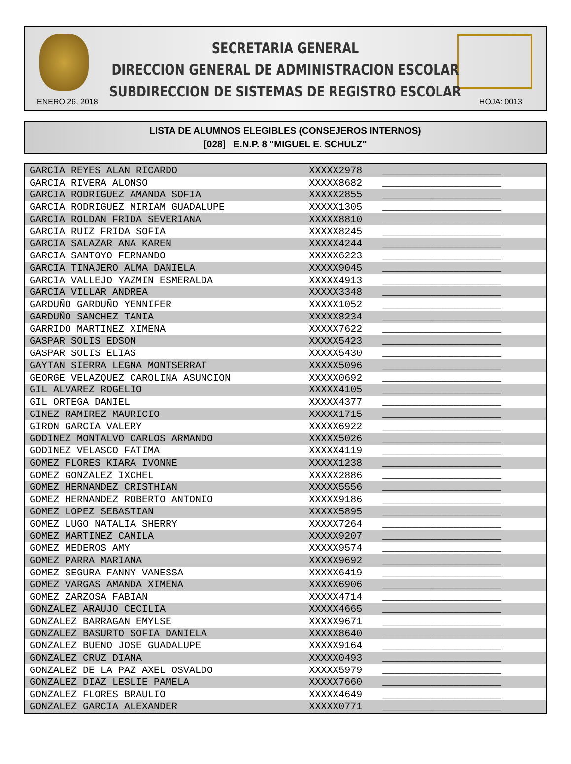SECRETARIA GENERAL
DIRECCION GENERAL DE ADMINISTRACION ESCOLAR
SUBDIRECCION DE SISTEMAS DE REGISTRO ESCOLAR
ENERO 26, 2018 HOJA: 0013
LISTA DE ALUMNOS ELEGIBLES (CONSEJEROS INTERNOS)
[028] E.N.P. 8 "MIGUEL E. SCHULZ"
| GARCIA REYES ALAN RICARDO | XXXXX2978 | ____________________ |
| GARCIA RIVERA ALONSO | XXXXX8682 | ____________________ |
| GARCIA RODRIGUEZ AMANDA SOFIA | XXXXX2855 | ____________________ |
| GARCIA RODRIGUEZ MIRIAM GUADALUPE | XXXXX1305 | ____________________ |
| GARCIA ROLDAN FRIDA SEVERIANA | XXXXX8810 | ____________________ |
| GARCIA RUIZ FRIDA SOFIA | XXXXX8245 | ____________________ |
| GARCIA SALAZAR ANA KAREN | XXXXX4244 | ____________________ |
| GARCIA SANTOYO FERNANDO | XXXXX6223 | ____________________ |
| GARCIA TINAJERO ALMA DANIELA | XXXXX9045 | ____________________ |
| GARCIA VALLEJO YAZMIN ESMERALDA | XXXXX4913 | ____________________ |
| GARCIA VILLAR ANDREA | XXXXX3348 | ____________________ |
| GARDUÑO GARDUÑO YENNIFER | XXXXX1052 | ____________________ |
| GARDUÑO SANCHEZ TANIA | XXXXX8234 | ____________________ |
| GARRIDO MARTINEZ XIMENA | XXXXX7622 | ____________________ |
| GASPAR SOLIS EDSON | XXXXX5423 | ____________________ |
| GASPAR SOLIS ELIAS | XXXXX5430 | ____________________ |
| GAYTAN SIERRA LEGNA MONTSERRAT | XXXXX5096 | ____________________ |
| GEORGE VELAZQUEZ CAROLINA ASUNCION | XXXXX0692 | ____________________ |
| GIL ALVAREZ ROGELIO | XXXXX4105 | ____________________ |
| GIL ORTEGA DANIEL | XXXXX4377 | ____________________ |
| GINEZ RAMIREZ MAURICIO | XXXXX1715 | ____________________ |
| GIRON GARCIA VALERY | XXXXX6922 | ____________________ |
| GODINEZ MONTALVO CARLOS ARMANDO | XXXXX5026 | ____________________ |
| GODINEZ VELASCO FATIMA | XXXXX4119 | ____________________ |
| GOMEZ FLORES KIARA IVONNE | XXXXX1238 | ____________________ |
| GOMEZ GONZALEZ IXCHEL | XXXXX2886 | ____________________ |
| GOMEZ HERNANDEZ CRISTHIAN | XXXXX5556 | ____________________ |
| GOMEZ HERNANDEZ ROBERTO ANTONIO | XXXXX9186 | ____________________ |
| GOMEZ LOPEZ SEBASTIAN | XXXXX5895 | ____________________ |
| GOMEZ LUGO NATALIA SHERRY | XXXXX7264 | ____________________ |
| GOMEZ MARTINEZ CAMILA | XXXXX9207 | ____________________ |
| GOMEZ MEDEROS AMY | XXXXX9574 | ____________________ |
| GOMEZ PARRA MARIANA | XXXXX9692 | ____________________ |
| GOMEZ SEGURA FANNY VANESSA | XXXXX6419 | ____________________ |
| GOMEZ VARGAS AMANDA XIMENA | XXXXX6906 | ____________________ |
| GOMEZ ZARZOSA FABIAN | XXXXX4714 | ____________________ |
| GONZALEZ ARAUJO CECILIA | XXXXX4665 | ____________________ |
| GONZALEZ BARRAGAN EMYLSE | XXXXX9671 | ____________________ |
| GONZALEZ BASURTO SOFIA DANIELA | XXXXX8640 | ____________________ |
| GONZALEZ BUENO JOSE GUADALUPE | XXXXX9164 | ____________________ |
| GONZALEZ CRUZ DIANA | XXXXX0493 | ____________________ |
| GONZALEZ DE LA PAZ AXEL OSVALDO | XXXXX5979 | ____________________ |
| GONZALEZ DIAZ LESLIE PAMELA | XXXXX7660 | ____________________ |
| GONZALEZ FLORES BRAULIO | XXXXX4649 | ____________________ |
| GONZALEZ GARCIA ALEXANDER | XXXXX0771 | ____________________ |